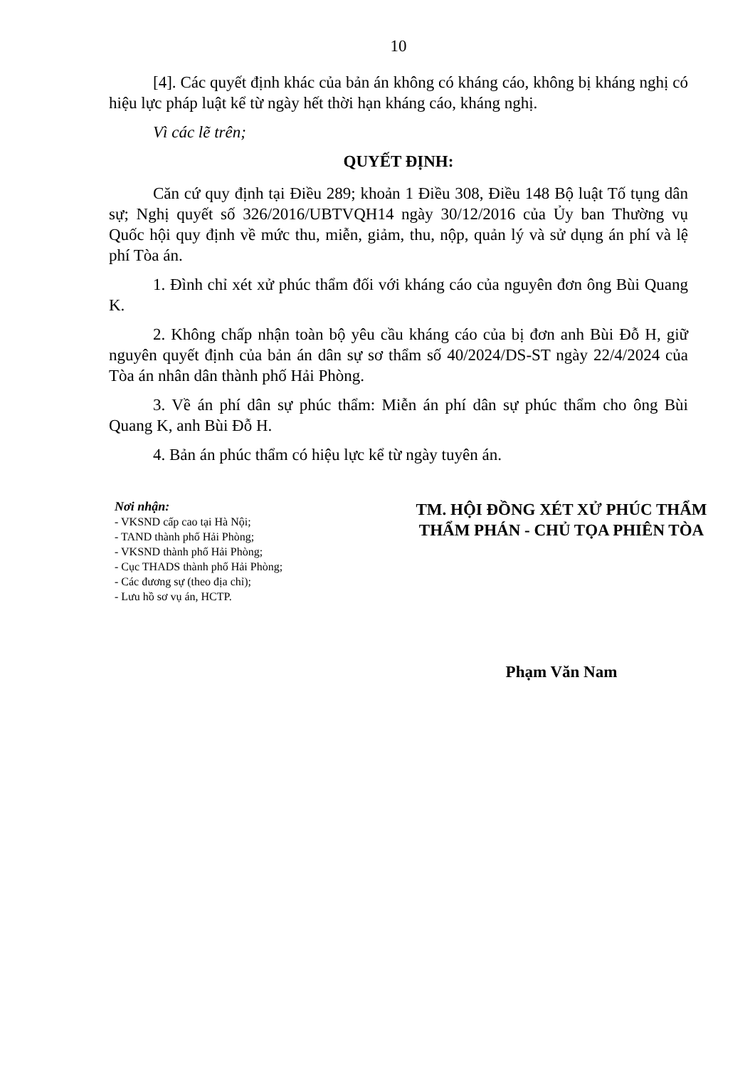10
[4]. Các quyết định khác của bản án không có kháng cáo, không bị kháng nghị có hiệu lực pháp luật kể từ ngày hết thời hạn kháng cáo, kháng nghị.
Vì các lẽ trên;
QUYẾT ĐỊNH:
Căn cứ quy định tại Điều 289; khoản 1 Điều 308, Điều 148 Bộ luật Tố tụng dân sự; Nghị quyết số 326/2016/UBTVQH14 ngày 30/12/2016 của Ủy ban Thường vụ Quốc hội quy định về mức thu, miễn, giảm, thu, nộp, quản lý và sử dụng án phí và lệ phí Tòa án.
1. Đình chỉ xét xử phúc thẩm đối với kháng cáo của nguyên đơn ông Bùi Quang K.
2. Không chấp nhận toàn bộ yêu cầu kháng cáo của bị đơn anh Bùi Đỗ H, giữ nguyên quyết định của bản án dân sự sơ thẩm số 40/2024/DS-ST ngày 22/4/2024 của Tòa án nhân dân thành phố Hải Phòng.
3. Về án phí dân sự phúc thẩm: Miễn án phí dân sự phúc thẩm cho ông Bùi Quang K, anh Bùi Đỗ H.
4. Bản án phúc thẩm có hiệu lực kể từ ngày tuyên án.
Nơi nhận:
- VKSND cấp cao tại Hà Nội;
- TAND thành phố Hải Phòng;
- VKSND thành phố Hải Phòng;
- Cục THADS thành phố Hải Phòng;
- Các đương sự (theo địa chỉ);
- Lưu hồ sơ vụ án, HCTP.
TM. HỘI ĐỒNG XÉT XỬ PHÚC THẨM
THẨM PHÁN - CHỦ TỌA PHIÊN TÒA
Phạm Văn Nam